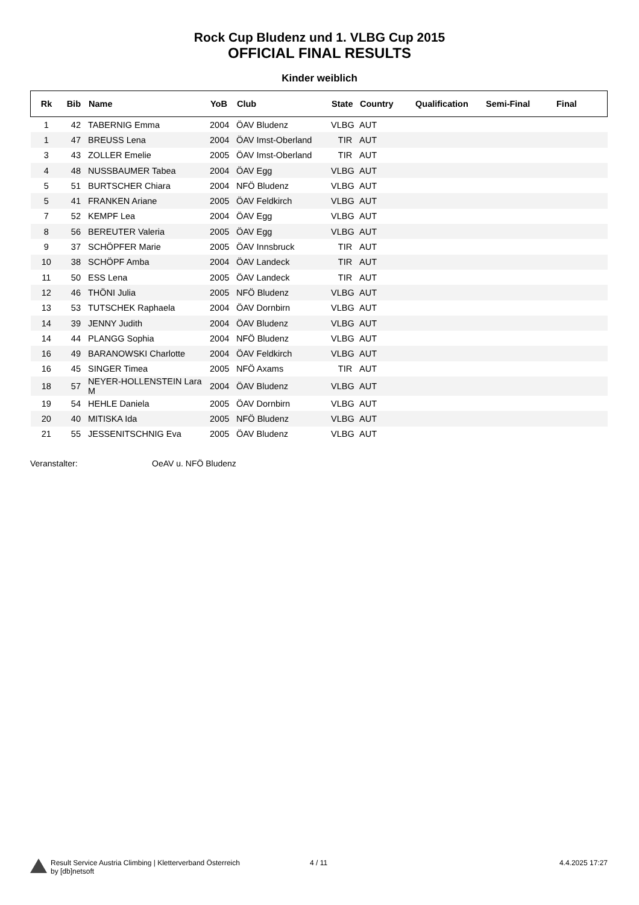Rock Cup Bludenz und 1. VLBG Cup 2015
OFFICIAL FINAL RESULTS
Kinder weiblich
| Rk | Bib | Name | YoB | Club | State | Country | Qualification | Semi-Final | Final |
| --- | --- | --- | --- | --- | --- | --- | --- | --- | --- |
| 1 | 42 | TABERNIG Emma | 2004 | ÖAV Bludenz | VLBG | AUT | | | |
| 1 | 47 | BREUSS Lena | 2004 | ÖAV Imst-Oberland | TIR | AUT | | | |
| 3 | 43 | ZOLLER Emelie | 2005 | ÖAV Imst-Oberland | TIR | AUT | | | |
| 4 | 48 | NUSSBAUMER Tabea | 2004 | ÖAV Egg | VLBG | AUT | | | |
| 5 | 51 | BURTSCHER Chiara | 2004 | NFÖ Bludenz | VLBG | AUT | | | |
| 5 | 41 | FRANKEN Ariane | 2005 | ÖAV Feldkirch | VLBG | AUT | | | |
| 7 | 52 | KEMPF Lea | 2004 | ÖAV Egg | VLBG | AUT | | | |
| 8 | 56 | BEREUTER Valeria | 2005 | ÖAV Egg | VLBG | AUT | | | |
| 9 | 37 | SCHÖPFER Marie | 2005 | ÖAV Innsbruck | TIR | AUT | | | |
| 10 | 38 | SCHÖPF Amba | 2004 | ÖAV Landeck | TIR | AUT | | | |
| 11 | 50 | ESS Lena | 2005 | ÖAV Landeck | TIR | AUT | | | |
| 12 | 46 | THÖNI Julia | 2005 | NFÖ Bludenz | VLBG | AUT | | | |
| 13 | 53 | TUTSCHEK Raphaela | 2004 | ÖAV Dornbirn | VLBG | AUT | | | |
| 14 | 39 | JENNY Judith | 2004 | ÖAV Bludenz | VLBG | AUT | | | |
| 14 | 44 | PLANGG Sophia | 2004 | NFÖ Bludenz | VLBG | AUT | | | |
| 16 | 49 | BARANOWSKI Charlotte | 2004 | ÖAV Feldkirch | VLBG | AUT | | | |
| 16 | 45 | SINGER Timea | 2005 | NFÖ Axams | TIR | AUT | | | |
| 18 | 57 | NEYER-HOLLENSTEIN Lara M | 2004 | ÖAV Bludenz | VLBG | AUT | | | |
| 19 | 54 | HEHLE Daniela | 2005 | ÖAV Dornbirn | VLBG | AUT | | | |
| 20 | 40 | MITISKA Ida | 2005 | NFÖ Bludenz | VLBG | AUT | | | |
| 21 | 55 | JESSENITSCHNIG Eva | 2005 | ÖAV Bludenz | VLBG | AUT | | | |
Veranstalter: OeAV u. NFÖ Bludenz
Result Service Austria Climbing | Kletterverband Österreich
by [db]netsoft
4 / 11 4.4.2025 17:27